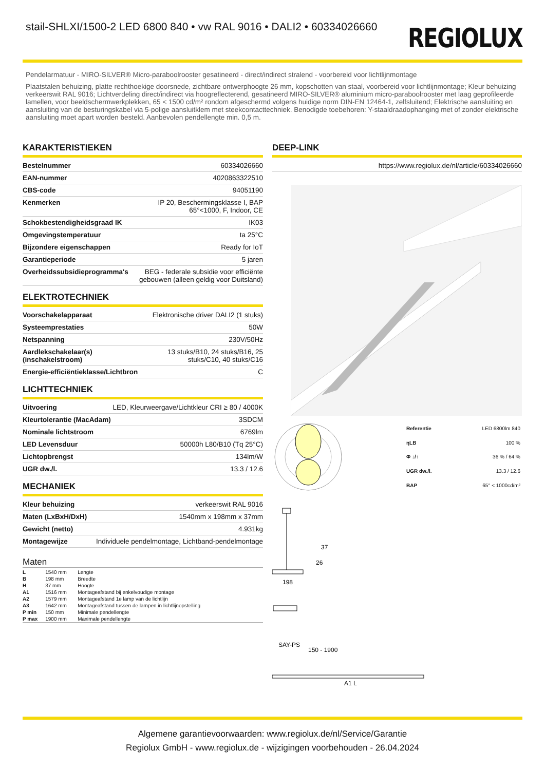stail-SHLXI/1500-2 LED 6800 840 • vw RAL 9016 • DALI2 • 60334026660
REGIOLUX
Pendelarmatuur - MIRO-SILVER® Micro-paraboolrooster gesatineerd - direct/indirect stralend - voorbereid voor lichtlijnmontage
Plaatstalen behuizing, platte rechthoekige doorsnede, zichtbare ontwerphoogte 26 mm, kopschotten van staal, voorbereid voor lichtlijnmontage; Kleur behuizing verkeerswit RAL 9016; Lichtverdeling direct/indirect via hoogreflecterend, gesatineerd MIRO-SILVER® aluminium micro-paraboolrooster met laag geprofileerde lamellen, voor beeldschermwerkplekken, 65 < 1500 cd/m² rondom afgeschermd volgens huidige norm DIN-EN 12464-1, zelfsluitend; Elektrische aansluiting en aansluiting van de besturingskabel via 5-polige aansluitklem met steekcontacttechniek. Benodigde toebehoren: Y-staaldraadophanging met of zonder elektrische aansluiting moet apart worden besteld. Aanbevolen pendellengte min. 0,5 m.
KARAKTERISTIEKEN
| Bestelnummer | 60334026660 |
| EAN-nummer | 4020863322510 |
| CBS-code | 94051190 |
| Kenmerken | IP 20, Beschermingsklasse I, BAP 65°<1000, F, Indoor, CE |
| Schokbestendigheidsgraad IK | IK03 |
| Omgevingstemperatuur | ta 25°C |
| Bijzondere eigenschappen | Ready for IoT |
| Garantieperiode | 5 jaren |
| Overheidssubsidieprogramma's | BEG - federale subsidie voor efficiënte gebouwen (alleen geldig voor Duitsland) |
ELEKTROTECHNIEK
| Voorschakelapparaat | Elektronische driver DALI2 (1 stuks) |
| Systeemprestaties | 50W |
| Netspanning | 230V/50Hz |
| Aardlekschakelaar(s) (inschakelstroom) | 13 stuks/B10, 24 stuks/B16, 25 stuks/C10, 40 stuks/C16 |
| Energie-efficiëntieklasse/Lichtbron | C |
LICHTTECHNIEK
| Uitvoering | LED, Kleurweergave/Lichtkleur CRI ≥ 80 / 4000K |
| Kleurtolerantie (MacAdam) | 3SDCM |
| Nominale lichtstroom | 6769lm |
| LED Levensduur | 50000h L80/B10 (Tq 25°C) |
| Lichtopbrengst | 134lm/W |
| UGR dw./l. | 13.3 / 12.6 |
MECHANIEK
| Kleur behuizing | verkeerswit RAL 9016 |
| Maten (LxBxH/DxH) | 1540mm x 198mm x 37mm |
| Gewicht (netto) | 4.931kg |
| Montagewijze | Individuele pendelmontage, Lichtband-pendelmontage |
Maten
| L | 1540 mm | Lengte |
| B | 198 mm | Breedte |
| H | 37 mm | Hoogte |
| A1 | 1516 mm | Montageafstand bij enkelvoudige montage |
| A2 | 1579 mm | Montageafstand 1e lamp van de lichtlijn |
| A3 | 1642 mm | Montageafstand tussen de lampen in lichtlijnopstelling |
| P min | 150 mm | Minimale pendellengte |
| P max | 1900 mm | Maximale pendellengte |
DEEP-LINK
| | https://www.regiolux.de/nl/article/60334026660 |
| Referentie | LED 6800lm 840 |
| ηLB | 100 % |
| Φ ↓/↑ | 36 % / 64 % |
| UGR dw./l. | 13.3 / 12.6 |
| BAP | 65° < 1000cd/m² |
198
26
37
SAY-PS
150 - 1900
A1 L
Algemene garantievoorwaarden: www.regiolux.de/nl/Service/Garantie
Regiolux GmbH - www.regiolux.de - wijzigingen voorbehouden - 26.04.2024